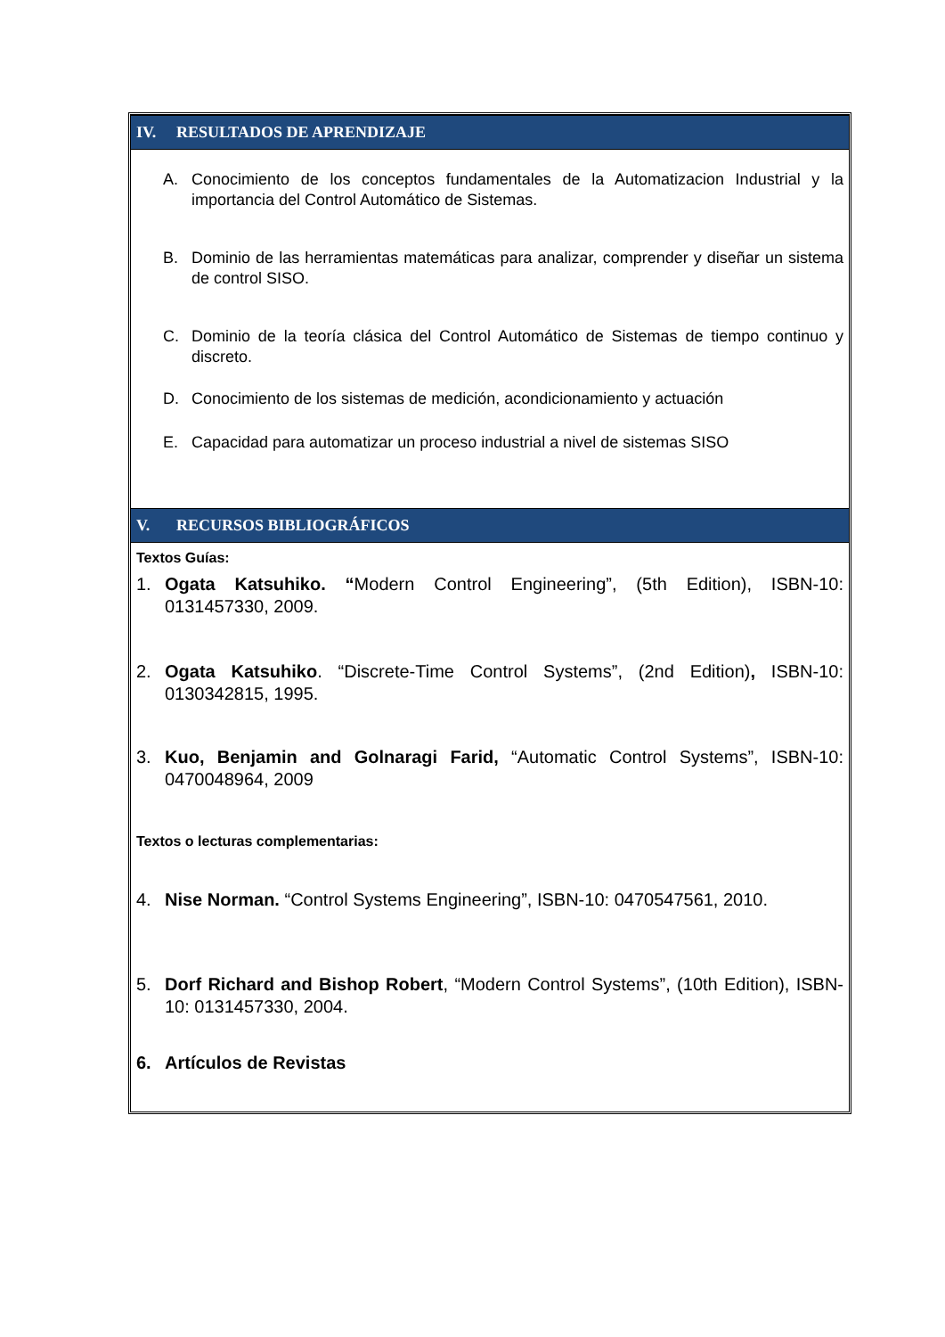IV. RESULTADOS DE APRENDIZAJE
A. Conocimiento de los conceptos fundamentales de la Automatizacion Industrial y la importancia del Control Automático de Sistemas.
B. Dominio de las herramientas matemáticas para analizar, comprender y diseñar un sistema de control SISO.
C. Dominio de la teoría clásica del Control Automático de Sistemas de tiempo continuo y discreto.
D. Conocimiento de los sistemas de medición, acondicionamiento y actuación
E. Capacidad para automatizar un proceso industrial a nivel de sistemas SISO
V. RECURSOS BIBLIOGRÁFICOS
Textos Guías:
1. Ogata Katsuhiko. “Modern Control Engineering”, (5th Edition), ISBN-10: 0131457330, 2009.
2. Ogata Katsuhiko. “Discrete-Time Control Systems”, (2nd Edition), ISBN-10: 0130342815, 1995.
3. Kuo, Benjamin and Golnaragi Farid, “Automatic Control Systems”, ISBN-10: 0470048964, 2009
Textos o lecturas complementarias:
4. Nise Norman. “Control Systems Engineering”, ISBN-10: 0470547561, 2010.
5. Dorf Richard and Bishop Robert, “Modern Control Systems”, (10th Edition), ISBN-10: 0131457330, 2004.
6. Artículos de Revistas